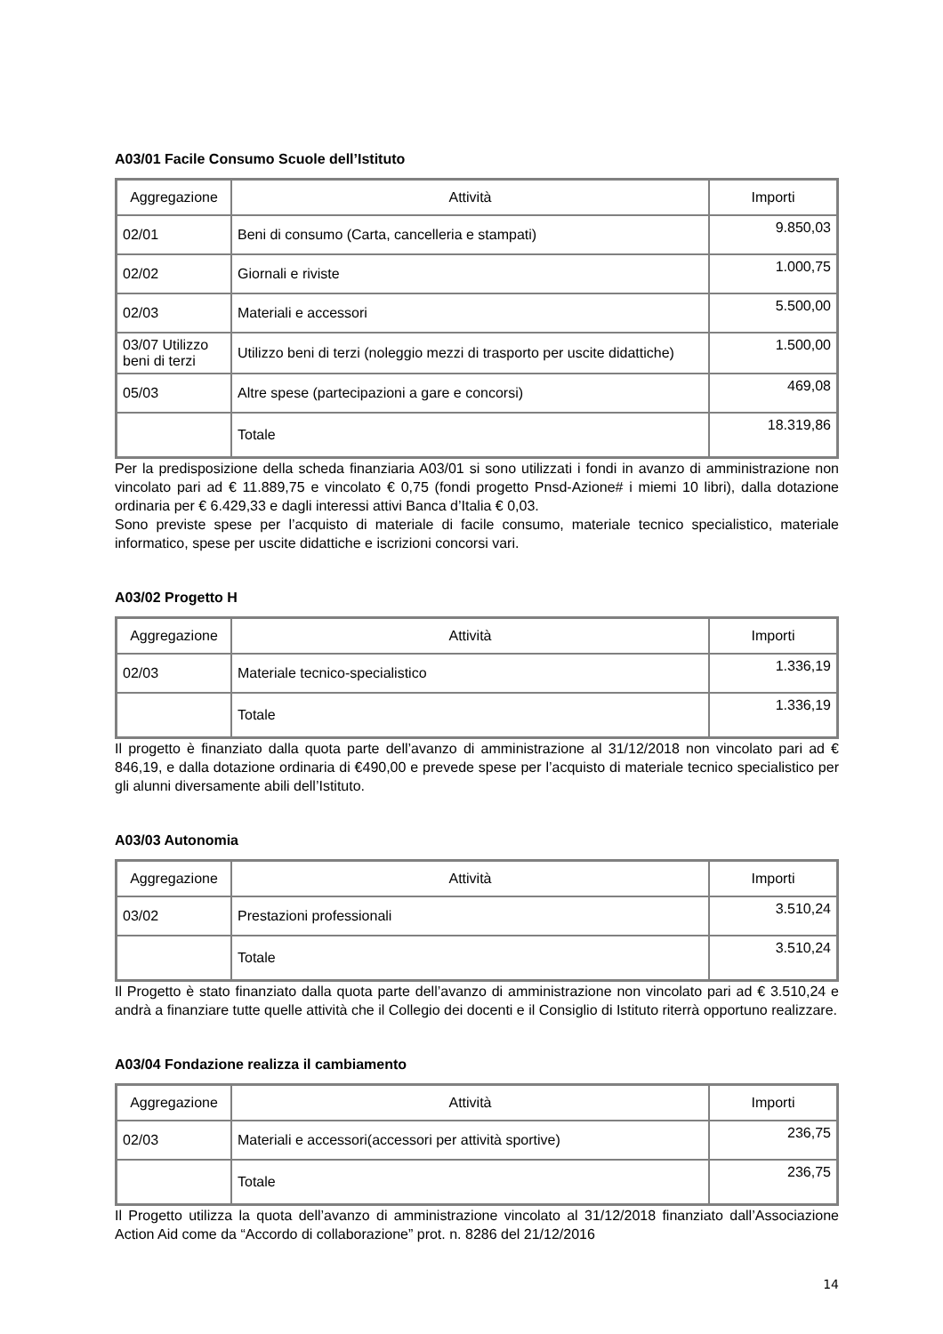A03/01 Facile Consumo Scuole dell’Istituto
| Aggregazione | Attività | Importi |
| --- | --- | --- |
| 02/01 | Beni di consumo (Carta, cancelleria e stampati) | 9.850,03 |
| 02/02 | Giornali e riviste | 1.000,75 |
| 02/03 | Materiali e accessori | 5.500,00 |
| 03/07 Utilizzo beni di terzi | Utilizzo beni di terzi (noleggio mezzi di trasporto per uscite didattiche) | 1.500,00 |
| 05/03 | Altre spese (partecipazioni a gare e concorsi) | 469,08 |
| | Totale | 18.319,86 |
Per la predisposizione della scheda finanziaria A03/01 si sono utilizzati i fondi in avanzo di amministrazione non vincolato pari ad € 11.889,75 e vincolato € 0,75 (fondi progetto Pnsd-Azione# i miemi 10 libri), dalla dotazione ordinaria per € 6.429,33 e dagli interessi attivi Banca d’Italia € 0,03.
Sono previste spese per l’acquisto di materiale di facile consumo, materiale tecnico specialistico, materiale informatico, spese per uscite didattiche e iscrizioni concorsi vari.
A03/02 Progetto H
| Aggregazione | Attività | Importi |
| --- | --- | --- |
| 02/03 | Materiale tecnico-specialistico | 1.336,19 |
| | Totale | 1.336,19 |
Il progetto è finanziato dalla quota parte dell’avanzo di amministrazione al 31/12/2018 non vincolato pari ad € 846,19, e dalla dotazione ordinaria di €490,00 e prevede spese per l’acquisto di materiale tecnico specialistico per gli alunni diversamente abili dell’Istituto.
A03/03 Autonomia
| Aggregazione | Attività | Importi |
| --- | --- | --- |
| 03/02 | Prestazioni professionali | 3.510,24 |
| | Totale | 3.510,24 |
Il Progetto è stato finanziato dalla quota parte dell’avanzo di amministrazione non vincolato pari ad € 3.510,24 e andrà a finanziare tutte quelle attività che il Collegio dei docenti e il Consiglio di Istituto riterrà opportuno realizzare.
A03/04 Fondazione realizza il cambiamento
| Aggregazione | Attività | Importi |
| --- | --- | --- |
| 02/03 | Materiali e accessori(accessori per attività sportive) | 236,75 |
| | Totale | 236,75 |
Il Progetto utilizza la quota dell’avanzo di amministrazione vincolato al 31/12/2018 finanziato dall’Associazione Action Aid come da “Accordo di collaborazione” prot. n. 8286 del 21/12/2016
14